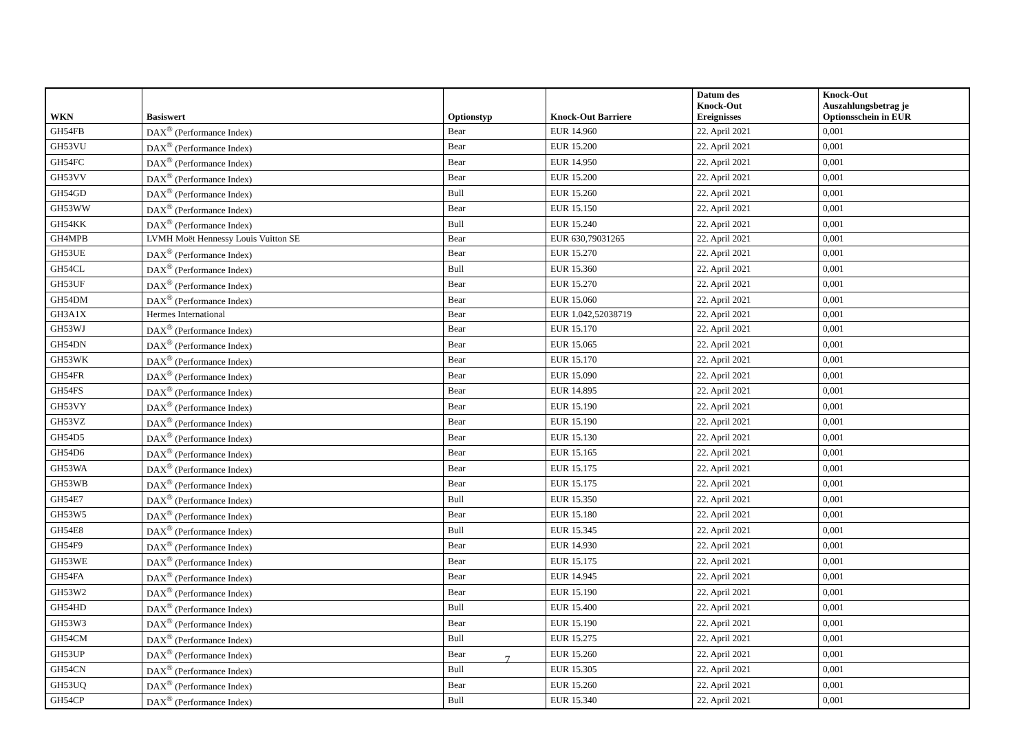| WKN | Basiswert | Optionstyp | Knock-Out Barriere | Datum des Knock-Out Ereignisses | Knock-Out Auszahlungsbetrag je Optionsschein in EUR |
| --- | --- | --- | --- | --- | --- |
| GH54FB | DAX<sup>®</sup> (Performance Index) | Bear | EUR 14.960 | 22. April 2021 | 0,001 |
| GH53VU | DAX<sup>®</sup> (Performance Index) | Bear | EUR 15.200 | 22. April 2021 | 0,001 |
| GH54FC | DAX<sup>®</sup> (Performance Index) | Bear | EUR 14.950 | 22. April 2021 | 0,001 |
| GH53VV | DAX<sup>®</sup> (Performance Index) | Bear | EUR 15.200 | 22. April 2021 | 0,001 |
| GH54GD | DAX<sup>®</sup> (Performance Index) | Bull | EUR 15.260 | 22. April 2021 | 0,001 |
| GH53WW | DAX<sup>®</sup> (Performance Index) | Bear | EUR 15.150 | 22. April 2021 | 0,001 |
| GH54KK | DAX<sup>®</sup> (Performance Index) | Bull | EUR 15.240 | 22. April 2021 | 0,001 |
| GH4MPB | LVMH Moët Hennessy Louis Vuitton SE | Bear | EUR 630,79031265 | 22. April 2021 | 0,001 |
| GH53UE | DAX<sup>®</sup> (Performance Index) | Bear | EUR 15.270 | 22. April 2021 | 0,001 |
| GH54CL | DAX<sup>®</sup> (Performance Index) | Bull | EUR 15.360 | 22. April 2021 | 0,001 |
| GH53UF | DAX<sup>®</sup> (Performance Index) | Bear | EUR 15.270 | 22. April 2021 | 0,001 |
| GH54DM | DAX<sup>®</sup> (Performance Index) | Bear | EUR 15.060 | 22. April 2021 | 0,001 |
| GH3A1X | Hermes International | Bear | EUR 1.042,52038719 | 22. April 2021 | 0,001 |
| GH53WJ | DAX<sup>®</sup> (Performance Index) | Bear | EUR 15.170 | 22. April 2021 | 0,001 |
| GH54DN | DAX<sup>®</sup> (Performance Index) | Bear | EUR 15.065 | 22. April 2021 | 0,001 |
| GH53WK | DAX<sup>®</sup> (Performance Index) | Bear | EUR 15.170 | 22. April 2021 | 0,001 |
| GH54FR | DAX<sup>®</sup> (Performance Index) | Bear | EUR 15.090 | 22. April 2021 | 0,001 |
| GH54FS | DAX<sup>®</sup> (Performance Index) | Bear | EUR 14.895 | 22. April 2021 | 0,001 |
| GH53VY | DAX<sup>®</sup> (Performance Index) | Bear | EUR 15.190 | 22. April 2021 | 0,001 |
| GH53VZ | DAX<sup>®</sup> (Performance Index) | Bear | EUR 15.190 | 22. April 2021 | 0,001 |
| GH54D5 | DAX<sup>®</sup> (Performance Index) | Bear | EUR 15.130 | 22. April 2021 | 0,001 |
| GH54D6 | DAX<sup>®</sup> (Performance Index) | Bear | EUR 15.165 | 22. April 2021 | 0,001 |
| GH53WA | DAX<sup>®</sup> (Performance Index) | Bear | EUR 15.175 | 22. April 2021 | 0,001 |
| GH53WB | DAX<sup>®</sup> (Performance Index) | Bear | EUR 15.175 | 22. April 2021 | 0,001 |
| GH54E7 | DAX<sup>®</sup> (Performance Index) | Bull | EUR 15.350 | 22. April 2021 | 0,001 |
| GH53W5 | DAX<sup>®</sup> (Performance Index) | Bear | EUR 15.180 | 22. April 2021 | 0,001 |
| GH54E8 | DAX<sup>®</sup> (Performance Index) | Bull | EUR 15.345 | 22. April 2021 | 0,001 |
| GH54F9 | DAX<sup>®</sup> (Performance Index) | Bear | EUR 14.930 | 22. April 2021 | 0,001 |
| GH53WE | DAX<sup>®</sup> (Performance Index) | Bear | EUR 15.175 | 22. April 2021 | 0,001 |
| GH54FA | DAX<sup>®</sup> (Performance Index) | Bear | EUR 14.945 | 22. April 2021 | 0,001 |
| GH53W2 | DAX<sup>®</sup> (Performance Index) | Bear | EUR 15.190 | 22. April 2021 | 0,001 |
| GH54HD | DAX<sup>®</sup> (Performance Index) | Bull | EUR 15.400 | 22. April 2021 | 0,001 |
| GH53W3 | DAX<sup>®</sup> (Performance Index) | Bear | EUR 15.190 | 22. April 2021 | 0,001 |
| GH54CM | DAX<sup>®</sup> (Performance Index) | Bull | EUR 15.275 | 22. April 2021 | 0,001 |
| GH53UP | DAX<sup>®</sup> (Performance Index) | Bear | EUR 15.260 | 22. April 2021 | 0,001 |
| GH54CN | DAX<sup>®</sup> (Performance Index) | Bull | EUR 15.305 | 22. April 2021 | 0,001 |
| GH53UQ | DAX<sup>®</sup> (Performance Index) | Bear | EUR 15.260 | 22. April 2021 | 0,001 |
| GH54CP | DAX<sup>®</sup> (Performance Index) | Bull | EUR 15.340 | 22. April 2021 | 0,001 |
7